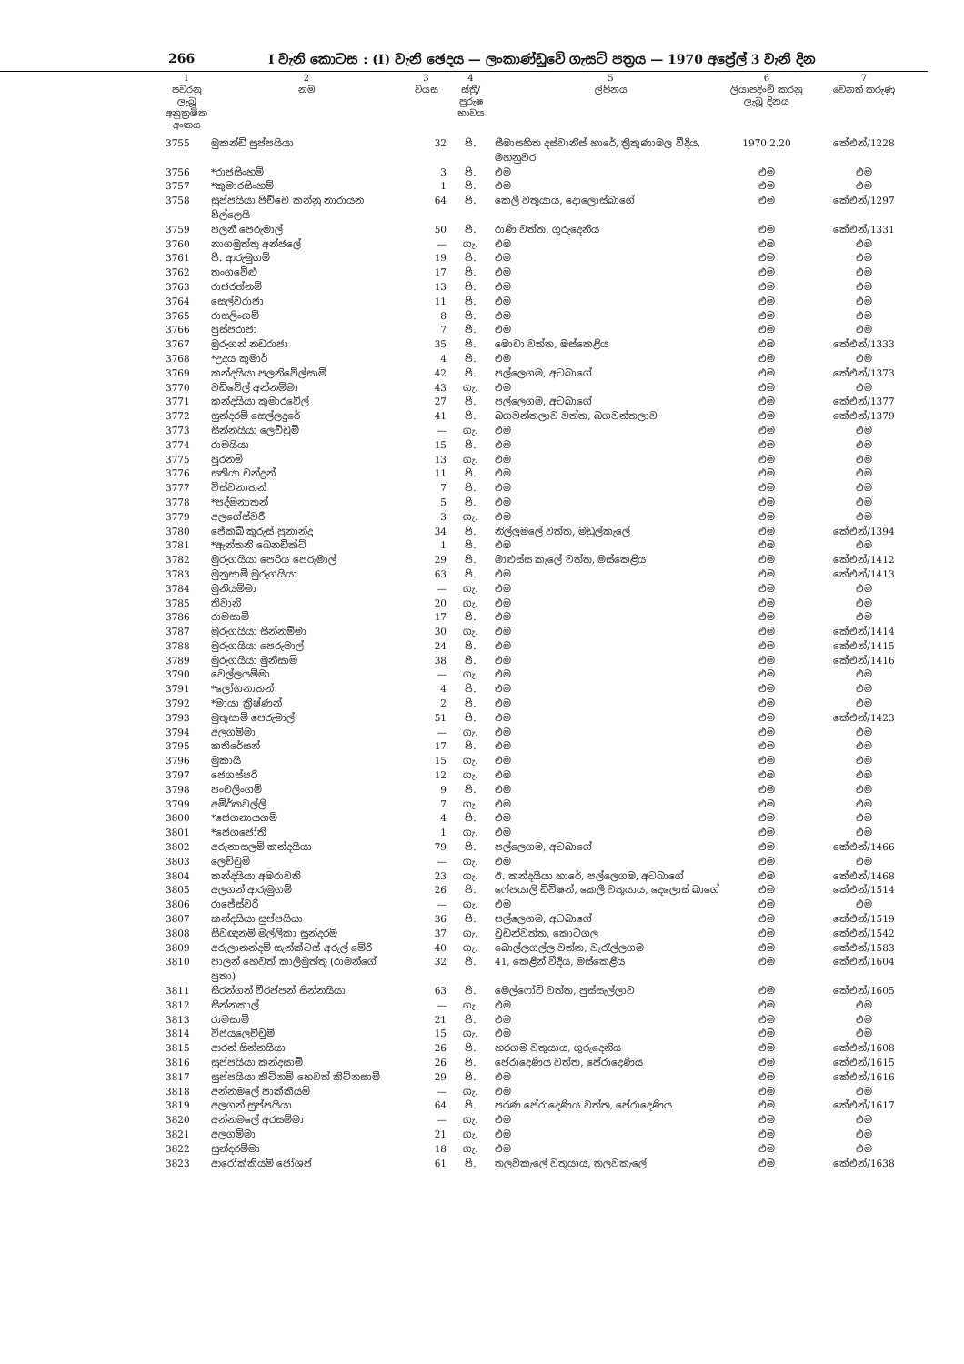266 I වැනි කොටස : (I) වැනි ඡෙදය — ලංකාණ්ඩුවේ ගැසට් පත්‍රය — 1970 අප්‍රේල් 3 වැනි දින
| 1 පවරනු ලැබූ අනුක්‍රමික අංකය | 2 නම | 3 වයස | 4 ස්ත්‍රී/පුරුෂ භාවය | 5 ලිපිනය | 6 ලියාපදිංචි කරනු ලැබූ දිනය | 7 වෙනත් කරුණු |
| --- | --- | --- | --- | --- | --- | --- |
| 3755 | මුකන්ඩි සුප්පයියා | 32 | පි. | සීමාසහිත දස්වානිස් හාරේ, ත්‍රිකුණාමල වීදිය, මහනුවර | 1970.2.20 | කේඑන්/1228 |
| 3756 | *රාජසිංහම් | 3 | පි. | එම | එම | එම |
| 3757 | *කුමාරසිංහම් | 1 | පි. | එම | එම | එම |
| 3758 | සුප්පයියා පිච්චෙ කන්නු නාරායන පිල්ලෙයි | 64 | පි. | කෙලී වතුයාය, දොලොස්බාගේ | එම | කේඑන්/1297 |
| 3759 | පලනී පෙරුමාල් | 50 | පි. | රාණි වත්ත, ගුරුදෙනිය | එම | කේඑන්/1331 |
| 3760 | නාගමුත්තු අන්ජලේ | — | ගැ. | එම | එම | එම |
| 3761 | පී. ආරුමුගම් | 19 | පි. | එම | එම | එම |
| 3762 | තංගවේළු | 17 | පි. | එම | එම | එම |
| 3763 | රාජරත්නම් | 13 | පි. | එම | එම | එම |
| 3764 | සෙල්වරාජා | 11 | පි. | එම | එම | එම |
| 3765 | රාසලිංගම් | 8 | පි. | එම | එම | එම |
| 3766 | පුස්පරාජා | 7 | පි. | එම | එම | එම |
| 3767 | මුරුගන් නඩරාජා | 35 | පි. | මොචා වත්ත, මස්කෙළිය | එම | කේඑන්/1333 |
| 3768 | *උදය කුමාර් | 4 | පි. | එම | එම | එම |
| 3769 | කන්දයියා පලනිවේල්සාමි | 42 | පි. | පල්ලෙගම, අටබාගේ | එම | කේඑන්/1373 |
| 3770 | වඩිවේල් අන්නම්මා | 43 | ගැ. | එම | එම | එම |
| 3771 | කන්දයියා කුමාරවේල් | 27 | පි. | පල්ලෙගම, අටබාගේ | එම | කේඑන්/1377 |
| 3772 | සුන්දරම් සෙල්ලදුරේ | 41 | පි. | බගවන්තලාව වත්ත, බගවන්තලාව | එම | කේඑන්/1379 |
| 3773 | සින්නයියා ලෙච්චුමි | — | ගැ. | එම | එම | එම |
| 3774 | රාමයියා | 15 | පි. | එම | එම | එම |
| 3775 | පූරනම් | 13 | ගැ. | එම | එම | එම |
| 3776 | සතියා චන්ද්‍රන් | 11 | පි. | එම | එම | එම |
| 3777 | විස්වනාතන් | 7 | පි. | එම | එම | එම |
| 3778 | *පද්මනාතන් | 5 | පි. | එම | එම | එම |
| 3779 | අලගේස්වරී | 3 | ගැ. | එම | එම | එම |
| 3780 | ජේකබ් කුරුස් ප්‍රනාන්දු | 34 | පි. | නිල්ලුමලේ වත්ත, මඩුල්කැලේ | එම | කේඑන්/1394 |
| 3781 | *ඇන්තනි බෙනඩික්ට් | 1 | පි. | එම | එම | එම |
| 3782 | මුරුගයියා පෙරිය පෙරුමාල් | 29 | පි. | මාළුස්ස කැලේ වත්ත, මස්කෙළිය | එම | කේඑන්/1412 |
| 3783 | මුනුසාමි මුරුගයියා | 63 | පි. | එම | එම | කේඑන්/1413 |
| 3784 | මුනියම්මා | — | ගැ. | එම | එම | එම |
| 3785 | තිවානි | 20 | ගැ. | එම | එම | එම |
| 3786 | රාමසාමි | 17 | පි. | එම | එම | එම |
| 3787 | මුරුගයියා සින්නම්මා | 30 | ගැ. | එම | එම | කේඑන්/1414 |
| 3788 | මුරුගයියා පෙරුමාල් | 24 | පි. | එම | එම | කේඑන්/1415 |
| 3789 | මුරුගයියා මුනිසාමි | 38 | පි. | එම | එම | කේඑන්/1416 |
| 3790 | වෙල්ලයම්මා | — | ගැ. | එම | එම | එම |
| 3791 | *ලෝගනාතන් | 4 | පි. | එම | එම | එම |
| 3792 | *මායා ක්‍රිෂ්ණන් | 2 | පි. | එම | එම | එම |
| 3793 | මුතුසාමි පෙරුමාල් | 51 | පි. | එම | එම | කේඑන්/1423 |
| 3794 | අලගම්මා | — | ගැ. | එම | එම | එම |
| 3795 | කතිරේසන් | 17 | පි. | එම | එම | එම |
| 3796 | මුකායි | 15 | ගැ. | එම | එම | එම |
| 3797 | ජෙගස්පරි | 12 | ගැ. | එම | එම | එම |
| 3798 | පංචලිංගම් | 9 | පි. | එම | එම | එම |
| 3799 | අමිර්තවල්ලි | 7 | ගැ. | එම | එම | එම |
| 3800 | *ජෙගනායගම් | 4 | පි. | එම | එම | එම |
| 3801 | *ජෙගජෝති | 1 | ගැ. | එම | එම | එම |
| 3802 | අරුනාසලම් කන්දයියා | 79 | පි. | පල්ලෙගම, අටබාගේ | එම | කේඑන්/1466 |
| 3803 | ලෙච්චුමි | — | ගැ. | එම | එම | එම |
| 3804 | කන්දයියා අමරාවති | 23 | ගැ. | ඊ. කන්දයියා හාරේ, පල්ලෙගම, අටබාගේ | එම | කේඑන්/1468 |
| 3805 | අලගන් ආරුමුගම් | 26 | පි. | ෆේපයාලි ඩිවිෂන්, කෙලී වතුයාය, දෙලොස් බාගේ | එම | කේඑන්/1514 |
| 3806 | රාජේස්වරි | — | ගැ. | එම | එම | එම |
| 3807 | කන්දයියා සුප්පයියා | 36 | පි. | පල්ලෙගම, අටබාගේ | එම | කේඑන්/1519 |
| 3808 | සිවඥනම් මල්ලිකා සුන්දරම් | 37 | ගැ. | වුඩන්වත්ත, කොටගල | එම | කේඑන්/1542 |
| 3809 | අරුලානන්දම් සැන්ක්ටස් අරුල් මේරි | 40 | ගැ. | බොල්ලගල්ල වත්ත, වැරැල්ලගම | එම | කේඑන්/1583 |
| 3810 | පාලන් හෙවත් කාලිමුත්තු (රාමන්ගේ පුතා) | 32 | පි. | 41, කෙළින් වීදිය, මස්කෙළිය | එම | කේඑන්/1604 |
| 3811 | සීරන්ගන් වීරප්පන් සින්නයියා | 63 | පි. | මෙල්ෆෝට් වත්ත, පුස්සැල්ලාව | එම | කේඑන්/1605 |
| 3812 | සින්නකාල් | — | ගැ. | එම | එම | එම |
| 3813 | රාමසාමි | 21 | පි. | එම | එම | එම |
| 3814 | විජයලෙච්චුමි | 15 | ගැ. | එම | එම | එම |
| 3815 | ආරන් සින්නයියා | 26 | පි. | හරගම වතුයාය, ගුරුදෙනිය | එම | කේඑන්/1608 |
| 3816 | සුප්පයියා කන්දසාමි | 26 | පි. | පේරාදෙණිය වත්ත, පේරාදෙණිය | එම | කේඑන්/1615 |
| 3817 | සුප්පයියා කිට්නම් හෙවත් කිට්නසාමි | 29 | පි. | එම | එම | කේඑන්/1616 |
| 3818 | අන්නමලේ පාක්කියම් | — | ගැ. | එම | එම | එම |
| 3819 | අලගන් සුප්පයියා | 64 | පි. | පරණ පේරාදෙණිය වත්ත, පේරාදෙණිය | එම | කේඑන්/1617 |
| 3820 | අන්නමලේ අරසම්මා | — | ගැ. | එම | එම | එම |
| 3821 | අලගම්මා | 21 | ගැ. | එම | එම | එම |
| 3822 | සුන්දරම්මා | 18 | ගැ. | එම | එම | එම |
| 3823 | ආරෝක්කියම් ජෝශප් | 61 | පි. | තලවකැලේ වතුයාය, තලවකැලේ | එම | කේඑන්/1638 |